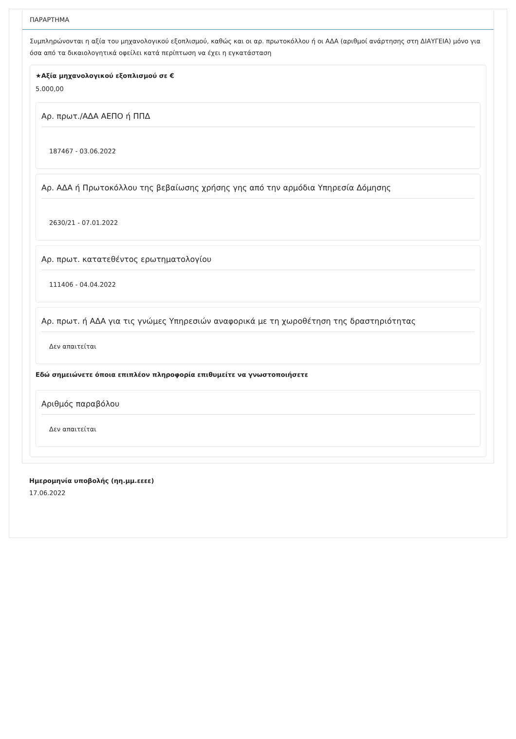ΠΑΡΑΡΤΗΜΑ
Συμπληρώνονται η αξία του μηχανολογικού εξοπλισμού, καθώς και οι αρ. πρωτοκόλλου ή οι ΑΔΑ (αριθμοί ανάρτησης στη ΔΙΑΥΓΕΙΑ) μόνο για όσα από τα δικαιολογητικά οφείλει κατά περίπτωση να έχει η εγκατάσταση
★Αξία μηχανολογικού εξοπλισμού σε €
5.000,00
Αρ. πρωτ./ΑΔΑ ΑΕΠΟ ή ΠΠΔ
187467 - 03.06.2022
Αρ. ΑΔΑ ή Πρωτοκόλλου της βεβαίωσης χρήσης γης από την αρμόδια Υπηρεσία Δόμησης
2630/21 - 07.01.2022
Αρ. πρωτ. κατατεθέντος ερωτηματολογίου
111406 - 04.04.2022
Αρ. πρωτ. ή ΑΔΑ για τις γνώμες Υπηρεσιών αναφορικά με τη χωροθέτηση της δραστηριότητας
Δεν απαιτείται
Εδώ σημειώνετε όποια επιπλέον πληροφορία επιθυμείτε να γνωστοποιήσετε
Αριθμός παραβόλου
Δεν απαιτείται
Ημερομηνία υποβολής (ηη.μμ.εεεε)
17.06.2022